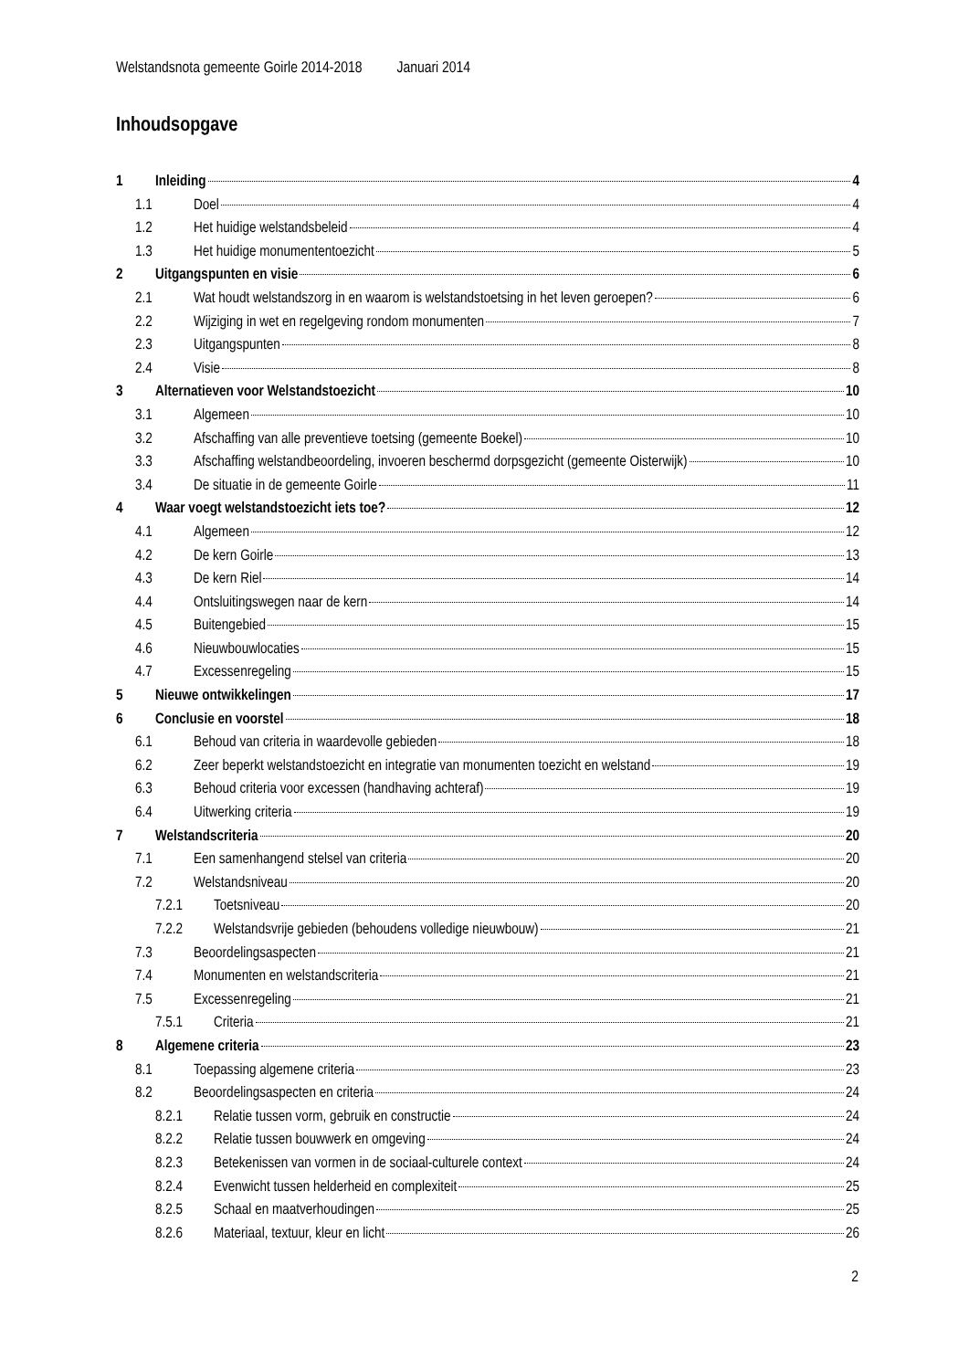Welstandsnota gemeente Goirle 2014-2018 Januari 2014
Inhoudsopgave
1 Inleiding 4
1.1 Doel 4
1.2 Het huidige welstandsbeleid 4
1.3 Het huidige monumententoezicht 5
2 Uitgangspunten en visie 6
2.1 Wat houdt welstandszorg in en waarom is welstandstoetsing in het leven geroepen? 6
2.2 Wijziging in wet en regelgeving rondom monumenten 7
2.3 Uitgangspunten 8
2.4 Visie 8
3 Alternatieven voor Welstandstoezicht 10
3.1 Algemeen 10
3.2 Afschaffing van alle preventieve toetsing (gemeente Boekel) 10
3.3 Afschaffing welstandbeoordeling, invoeren beschermd dorpsgezicht (gemeente Oisterwijk) 10
3.4 De situatie in de gemeente Goirle 11
4 Waar voegt welstandstoezicht iets toe? 12
4.1 Algemeen 12
4.2 De kern Goirle 13
4.3 De kern Riel 14
4.4 Ontsluitingswegen naar de kern 14
4.5 Buitengebied 15
4.6 Nieuwbouwlocaties 15
4.7 Excessenregeling 15
5 Nieuwe ontwikkelingen 17
6 Conclusie en voorstel 18
6.1 Behoud van criteria in waardevolle gebieden 18
6.2 Zeer beperkt welstandstoezicht en integratie van monumenten toezicht en welstand 19
6.3 Behoud criteria voor excessen (handhaving achteraf) 19
6.4 Uitwerking criteria 19
7 Welstandscriteria 20
7.1 Een samenhangend stelsel van criteria 20
7.2 Welstandsniveau 20
7.2.1 Toetsniveau 20
7.2.2 Welstandsvrije gebieden (behoudens volledige nieuwbouw) 21
7.3 Beoordelingsaspecten 21
7.4 Monumenten en welstandscriteria 21
7.5 Excessenregeling 21
7.5.1 Criteria 21
8 Algemene criteria 23
8.1 Toepassing algemene criteria 23
8.2 Beoordelingsaspecten en criteria 24
8.2.1 Relatie tussen vorm, gebruik en constructie 24
8.2.2 Relatie tussen bouwwerk en omgeving 24
8.2.3 Betekenissen van vormen in de sociaal-culturele context 24
8.2.4 Evenwicht tussen helderheid en complexiteit 25
8.2.5 Schaal en maatverhoudingen 25
8.2.6 Materiaal, textuur, kleur en licht 26
2